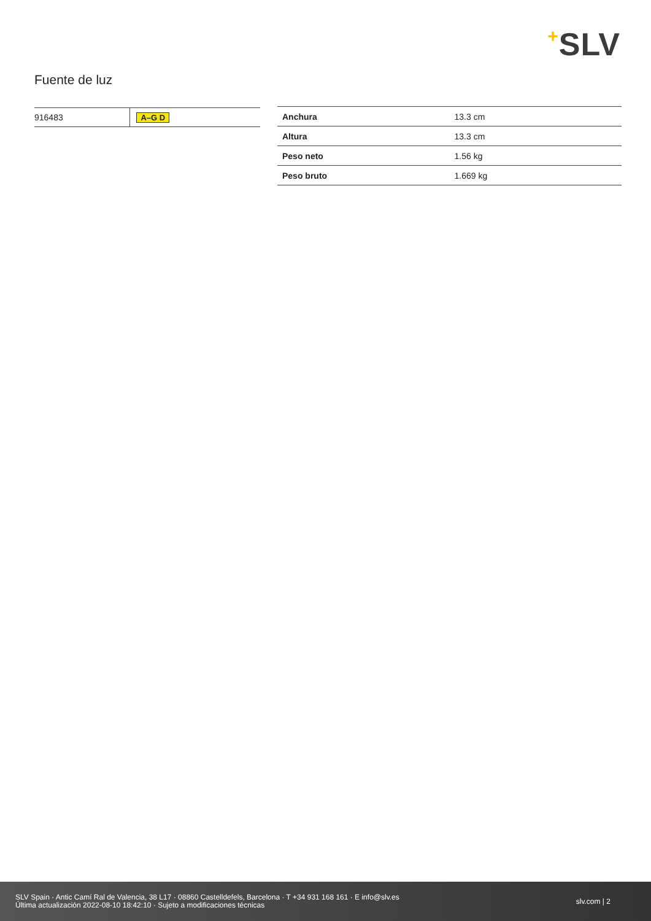+SLV
Fuente de luz
| 916483 | A–G D |
| Anchura | 13.3 cm |
| Altura | 13.3 cm |
| Peso neto | 1.56 kg |
| Peso bruto | 1.669 kg |
SLV Spain · Antic Camí Ral de Valencia, 38 L17 · 08860 Castelldefels, Barcelona · T +34 931 168 161 · E info@slv.es
Última actualización 2022-08-10 18:42:10 · Sujeto a modificaciones técnicas
slv.com | 2